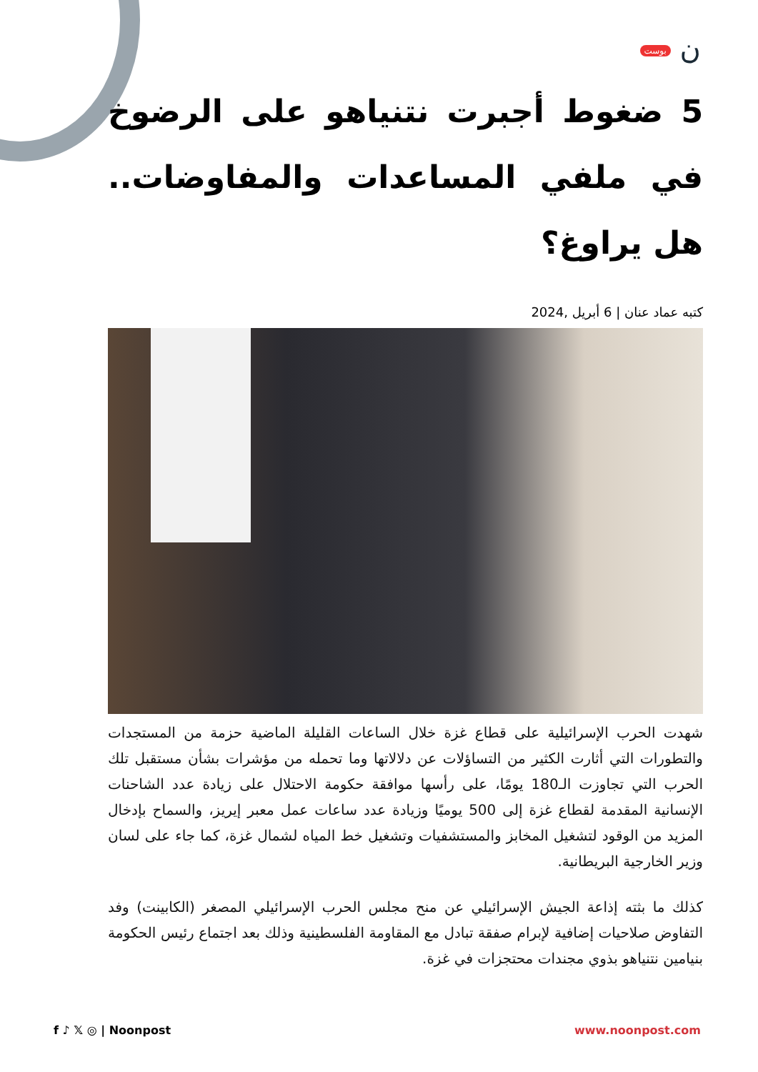ن بوست
5 ضغوط أجبرت نتنياهو على الرضوخ في ملفي المساعدات والمفاوضات.. هل يراوغ؟
كتبه عماد عنان | 6 أبريل ,2024
شهدت الحرب الإسرائيلية على قطاع غزة خلال الساعات القليلة الماضية حزمة من المستجدات والتطورات التي أثارت الكثير من التساؤلات عن دلالاتها وما تحمله من مؤشرات بشأن مستقبل تلك الحرب التي تجاوزت الـ180 يومًا، على رأسها موافقة حكومة الاحتلال على زيادة عدد الشاحنات الإنسانية المقدمة لقطاع غزة إلى 500 يوميًا وزيادة عدد ساعات عمل معبر إيريز، والسماح بإدخال المزيد من الوقود لتشغيل المخابز والمستشفيات وتشغيل خط المياه لشمال غزة، كما جاء على لسان وزير الخارجية البريطانية.
كذلك ما بثته إذاعة الجيش الإسرائيلي عن منح مجلس الحرب الإسرائيلي المصغر (الكابينت) وفد التفاوض صلاحيات إضافية لإبرام صفقة تبادل مع المقاومة الفلسطينية وذلك بعد اجتماع رئيس الحكومة بنيامين نتنياهو بذوي مجندات محتجزات في غزة.
f ♪ 𝕏 ◎ | Noonpost www.noonpost.com